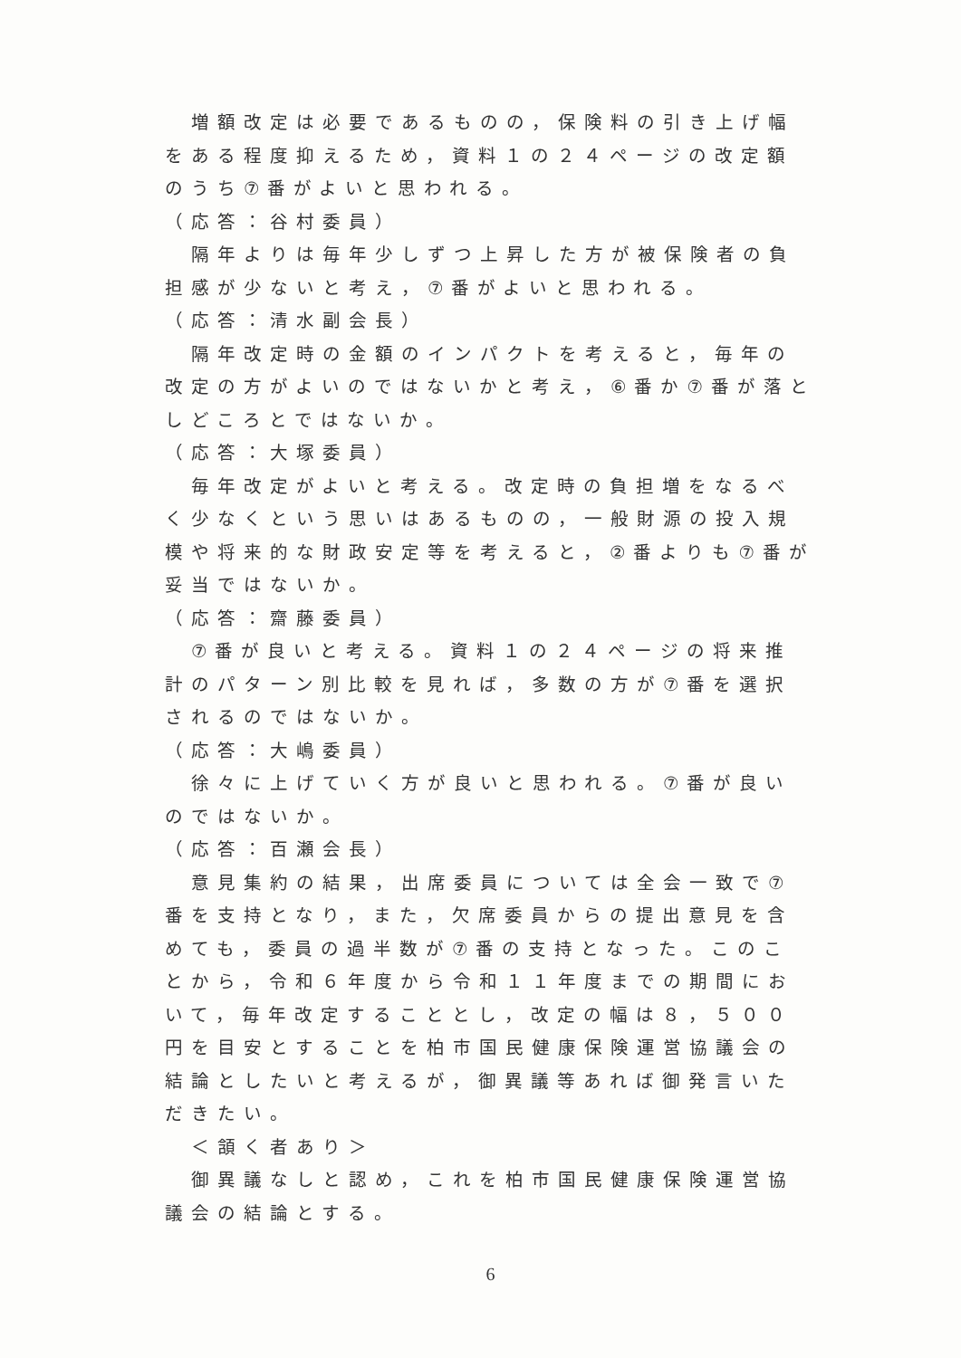増額改定は必要であるものの，保険料の引き上げ幅をある程度抑えるため，資料１の２４ページの改定額のうち⑦番がよいと思われる。
（応答：谷村委員）
　隔年よりは毎年少しずつ上昇した方が被保険者の負担感が少ないと考え，⑦番がよいと思われる。
（応答：清水副会長）
　隔年改定時の金額のインパクトを考えると，毎年の改定の方がよいのではないかと考え，⑥番か⑦番が落としどころとではないか。
（応答：大塚委員）
　毎年改定がよいと考える。改定時の負担増をなるべく少なくという思いはあるものの，一般財源の投入規模や将来的な財政安定等を考えると，②番よりも⑦番が妥当ではないか。
（応答：齋藤委員）
　⑦番が良いと考える。資料１の２４ページの将来推計のパターン別比較を見れば，多数の方が⑦番を選択されるのではないか。
（応答：大嶋委員）
　徐々に上げていく方が良いと思われる。⑦番が良いのではないか。
（応答：百瀬会長）
　意見集約の結果，出席委員については全会一致で⑦番を支持となり，また，欠席委員からの提出意見を含めても，委員の過半数が⑦番の支持となった。このことから，令和６年度から令和１１年度までの期間において，毎年改定することとし，改定の幅は８，５００円を目安とすることを柏市国民健康保険運営協議会の結論としたいと考えるが，御異議等あれば御発言いただきたい。
　＜頷く者あり＞
　御異議なしと認め，これを柏市国民健康保険運営協議会の結論とする。
6